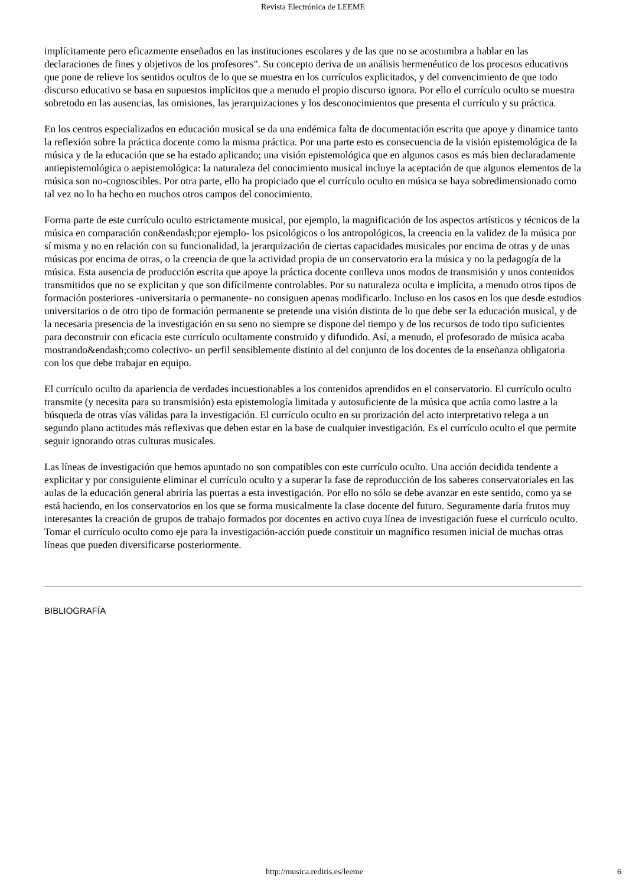Revista Electrónica de LEEME
implícitamente pero eficazmente enseñados en las instituciones escolares y de las que no se acostumbra a hablar en las declaraciones de fines y objetivos de los profesores". Su concepto deriva de un análisis hermenéutico de los procesos educativos que pone de relieve los sentidos ocultos de lo que se muestra en los currículos explicitados, y del convencimiento de que todo discurso educativo se basa en supuestos implícitos que a menudo el propio discurso ignora. Por ello el currículo oculto se muestra sobretodo en las ausencias, las omisiones, las jerarquizaciones y los desconocimientos que presenta el currículo y su práctica.
En los centros especializados en educación musical se da una endémica falta de documentación escrita que apoye y dinamice tanto la reflexión sobre la práctica docente como la misma práctica. Por una parte esto es consecuencia de la visión epistemológica de la música y de la educación que se ha estado aplicando; una visión epistemológica que en algunos casos es más bien declaradamente antiepistemológica o aepistemológica: la naturaleza del conocimiento musical incluye la aceptación de que algunos elementos de la música son no-cognoscibles. Por otra parte, ello ha propiciado que el currículo oculto en música se haya sobredimensionado como tal vez no lo ha hecho en muchos otros campos del conocimiento.
Forma parte de este currículo oculto estrictamente musical, por ejemplo, la magnificación de los aspectos artísticos y técnicos de la música en comparación con&endash;por ejemplo- los psicológicos o los antropológicos, la creencia en la validez de la música por sí misma y no en relación con su funcionalidad, la jerarquización de ciertas capacidades musicales por encima de otras y de unas músicas por encima de otras, o la creencia de que la actividad propia de un conservatorio era la música y no la pedagogía de la música. Esta ausencia de producción escrita que apoye la práctica docente conlleva unos modos de transmisión y unos contenidos transmitidos que no se explicitan y que son difícilmente controlables. Por su naturaleza oculta e implícita, a menudo otros tipos de formación posteriores -universitaria o permanente- no consiguen apenas modificarlo. Incluso en los casos en los que desde estudios universitarios o de otro tipo de formación permanente se pretende una visión distinta de lo que debe ser la educación musical, y de la necesaria presencia de la investigación en su seno no siempre se dispone del tiempo y de los recursos de todo tipo suficientes para deconstruir con eficacia este currículo ocultamente construido y difundido. Así, a menudo, el profesorado de música acaba mostrando&endash;como colectivo- un perfil sensiblemente distinto al del conjunto de los docentes de la enseñanza obligatoria con los que debe trabajar en equipo.
El currículo oculto da apariencia de verdades incuestionables a los contenidos aprendidos en el conservatorio. El currículo oculto transmite (y necesita para su transmisión) esta epistemología limitada y autosuficiente de la música que actúa como lastre a la búsqueda de otras vías válidas para la investigación. El currículo oculto en su prorización del acto interpretativo relega a un segundo plano actitudes más reflexivas que deben estar en la base de cualquier investigación. Es el currículo oculto el que permite seguir ignorando otras culturas musicales.
Las líneas de investigación que hemos apuntado no son compatibles con este currículo oculto. Una acción decidida tendente a explicitar y por consiguiente eliminar el currículo oculto y a superar la fase de reproducción de los saberes conservatoriales en las aulas de la educación general abriría las puertas a esta investigación. Por ello no sólo se debe avanzar en este sentido, como ya se está haciendo, en los conservatorios en los que se forma musicalmente la clase docente del futuro. Seguramente daría frutos muy interesantes la creación de grupos de trabajo formados por docentes en activo cuya línea de investigación fuese el currículo oculto. Tomar el currículo oculto como eje para la investigación-acción puede constituir un magnífico resumen inicial de muchas otras líneas que pueden diversificarse posteriormente.
BIBLIOGRAFÍA
http://musica.rediris.es/leeme 6